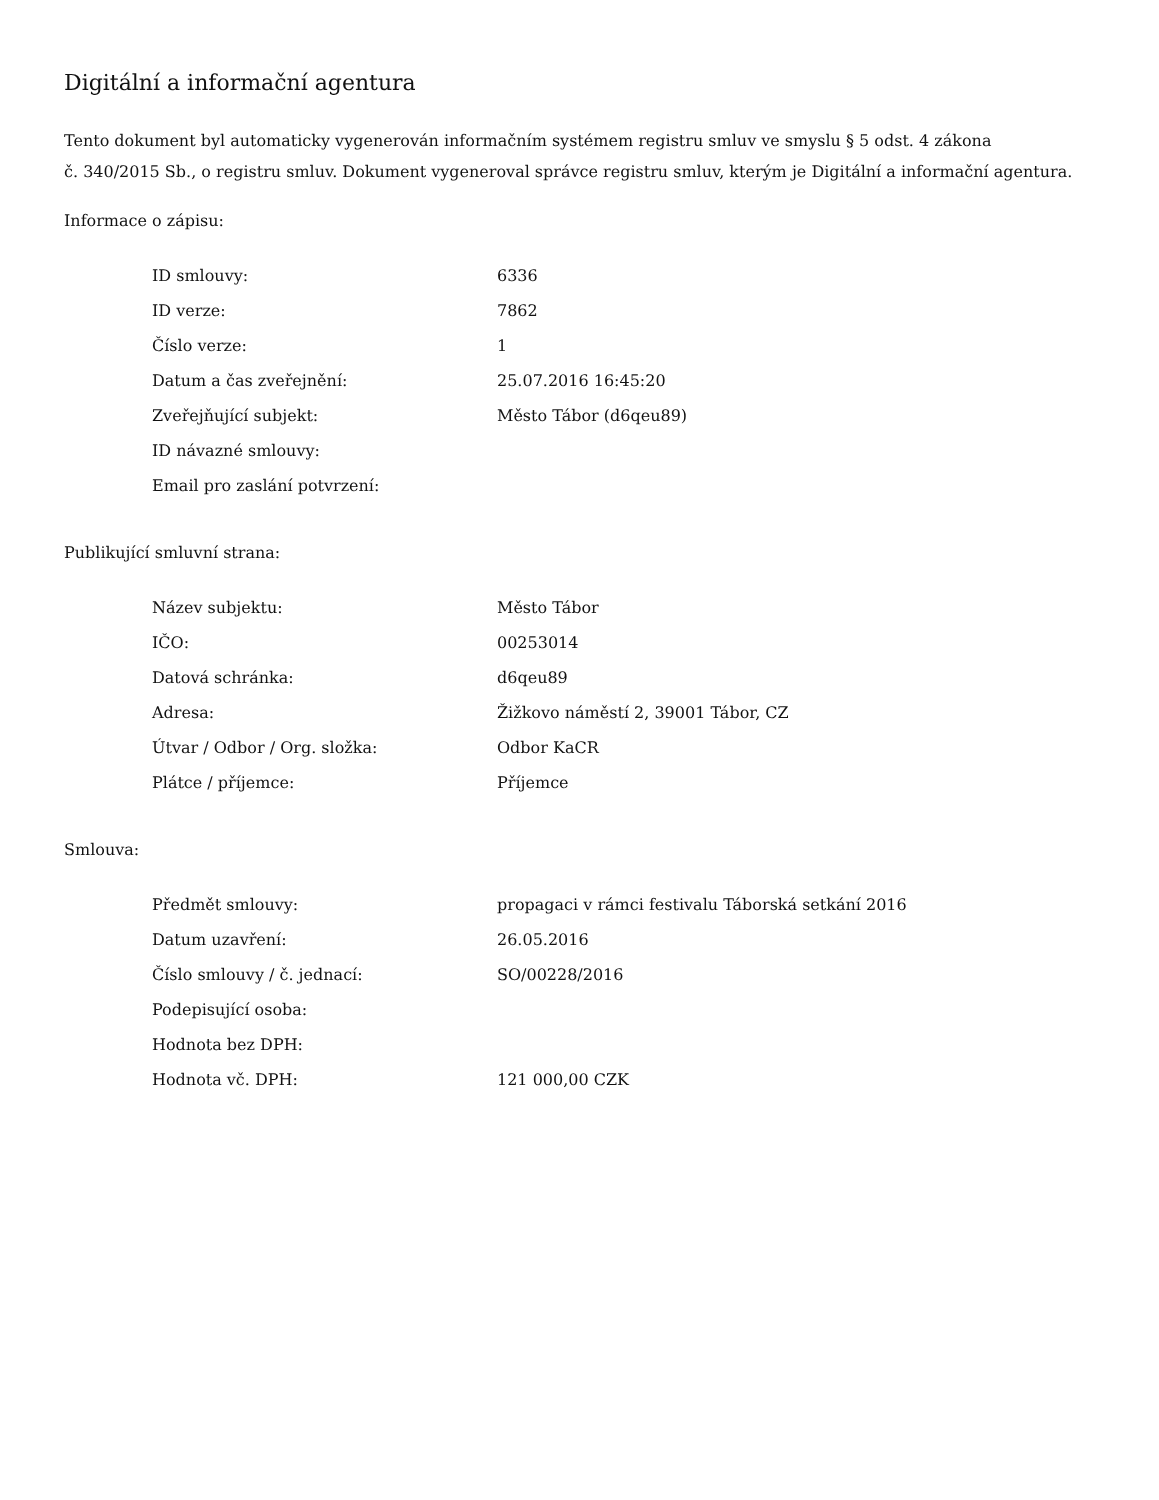Digitální a informační agentura
Tento dokument byl automaticky vygenerován informačním systémem registru smluv ve smyslu § 5 odst. 4 zákona
č. 340/2015 Sb., o registru smluv. Dokument vygeneroval správce registru smluv, kterým je Digitální a informační agentura.
Informace o zápisu:
| ID smlouvy: | 6336 |
| ID verze: | 7862 |
| Číslo verze: | 1 |
| Datum a čas zveřejnění: | 25.07.2016 16:45:20 |
| Zveřejňující subjekt: | Město Tábor (d6qeu89) |
| ID návazné smlouvy: | |
| Email pro zaslání potvrzení: | |
Publikující smluvní strana:
| Název subjektu: | Město Tábor |
| IČO: | 00253014 |
| Datová schránka: | d6qeu89 |
| Adresa: | Žižkovo náměstí 2, 39001 Tábor, CZ |
| Útvar / Odbor / Org. složka: | Odbor KaCR |
| Plátce / příjemce: | Příjemce |
Smlouva:
| Předmět smlouvy: | propagaci v rámci festivalu Táborská setkání 2016 |
| Datum uzavření: | 26.05.2016 |
| Číslo smlouvy / č. jednací: | SO/00228/2016 |
| Podepisující osoba: | |
| Hodnota bez DPH: | |
| Hodnota vč. DPH: | 121 000,00 CZK |